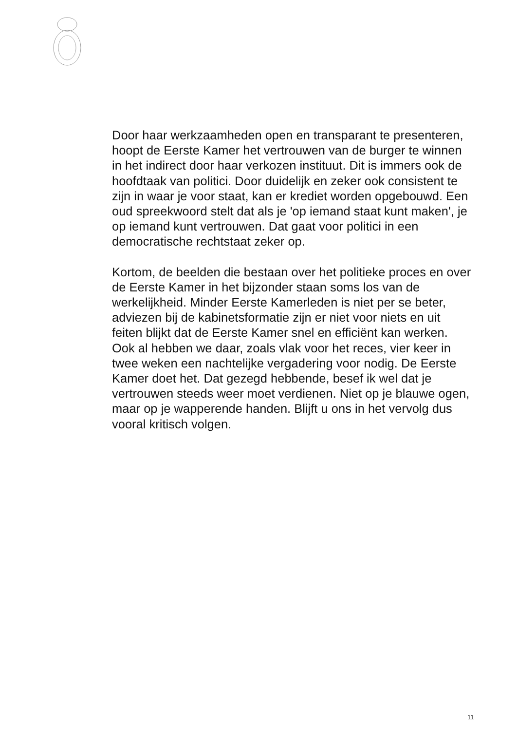Door haar werkzaamheden open en transparant te presenteren, hoopt de Eerste Kamer het vertrouwen van de burger te winnen in het indirect door haar verkozen instituut. Dit is immers ook de hoofdtaak van politici. Door duidelijk en zeker ook consistent te zijn in waar je voor staat, kan er krediet worden opgebouwd. Een oud spreekwoord stelt dat als je 'op iemand staat kunt maken', je op iemand kunt vertrouwen. Dat gaat voor politici in een democratische rechtstaat zeker op.
Kortom, de beelden die bestaan over het politieke proces en over de Eerste Kamer in het bijzonder staan soms los van de werkelijkheid. Minder Eerste Kamerleden is niet per se beter, adviezen bij de kabinetsformatie zijn er niet voor niets en uit feiten blijkt dat de Eerste Kamer snel en efficiënt kan werken. Ook al hebben we daar, zoals vlak voor het reces, vier keer in twee weken een nachtelijke vergadering voor nodig. De Eerste Kamer doet het. Dat gezegd hebbende, besef ik wel dat je vertrouwen steeds weer moet verdienen. Niet op je blauwe ogen, maar op je wapperende handen. Blijft u ons in het vervolg dus vooral kritisch volgen.
11